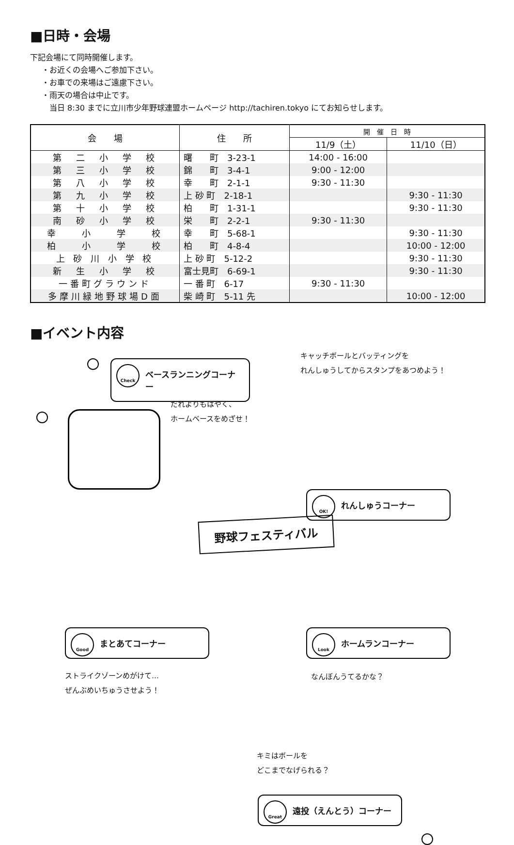■日時・会場
下記会場にて同時開催します。
・お近くの会場へご参加下さい。
・お車での来場はご遠慮下さい。
・雨天の場合は中止です。
当日 8:30 までに立川市少年野球連盟ホームページ http://tachiren.tokyo にてお知らせします。
| 会 場 | 住 所 | 開 催 日 時 | |
| --- | --- | --- | --- |
| | | 11/9（土） | 11/10（日） |
| 第 二 小 学 校 | 曙 町 3-23-1 | 14:00 - 16:00 | |
| 第 三 小 学 校 | 錦 町 3-4-1 | 9:00 - 12:00 | |
| 第 八 小 学 校 | 幸 町 2-1-1 | 9:30 - 11:30 | |
| 第 九 小 学 校 | 上 砂 町 2-18-1 | | 9:30 - 11:30 |
| 第 十 小 学 校 | 柏 町 1-31-1 | | 9:30 - 11:30 |
| 南 砂 小 学 校 | 栄 町 2-2-1 | 9:30 - 11:30 | |
| 幸 小 学 校 | 幸 町 5-68-1 | | 9:30 - 11:30 |
| 柏 小 学 校 | 柏 町 4-8-4 | | 10:00 - 12:00 |
| 上 砂 川 小 学 校 | 上 砂 町 5-12-2 | | 9:30 - 11:30 |
| 新 生 小 学 校 | 富士見町 6-69-1 | | 9:30 - 11:30 |
| 一番町グラウンド | 一 番 町 6-17 | 9:30 - 11:30 | |
| 多摩川緑地野球場D面 | 柴 崎 町 5-11 先 | | 10:00 - 12:00 |
■イベント内容
Check
ベースランニングコーナー
だれよりもはやく、
ホームベースをめざせ！
キャッチボールとバッティングを
れんしゅうしてからスタンプをあつめよう！
OK!
れんしゅうコーナー
野球フェスティバル
Good
まとあてコーナー
ストライクゾーンめがけて…
ぜんぶめいちゅうさせよう！
Look
ホームランコーナー
なんぼんうてるかな？
キミはボールを
どこまでなげられる？
Great
遠投（えんとう）コーナー